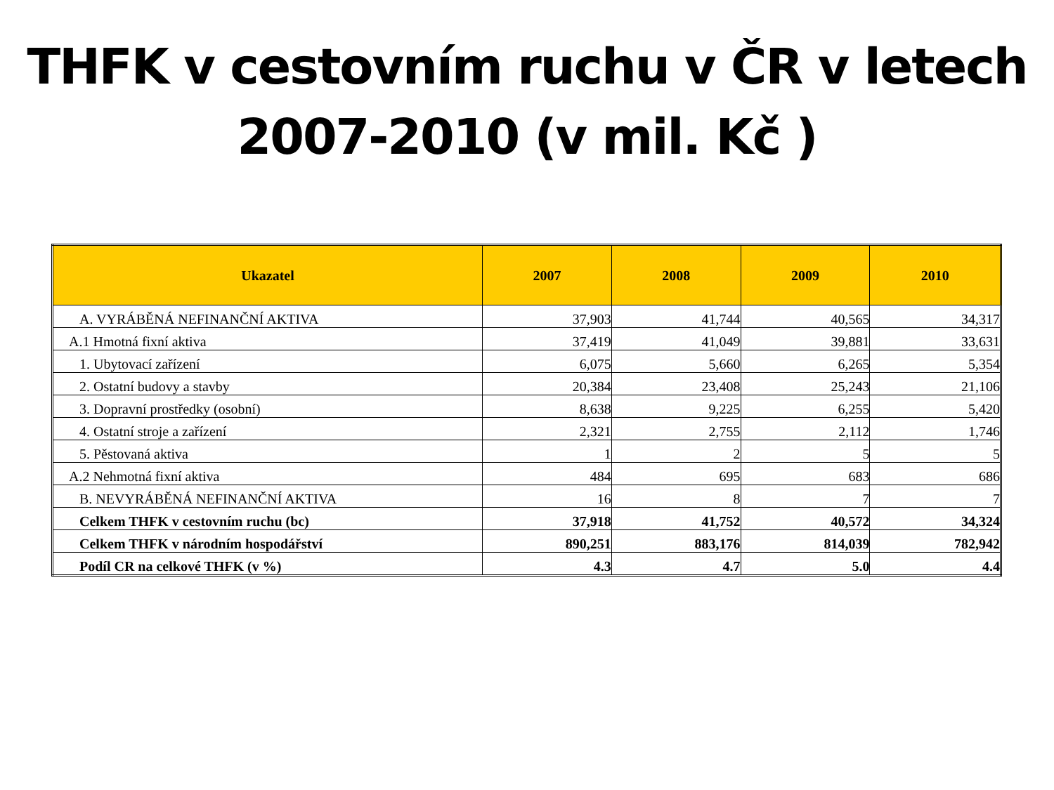THFK v cestovním ruchu v ČR v letech
2007-2010 (v mil. Kč )
| Ukazatel | 2007 | 2008 | 2009 | 2010 |
| --- | --- | --- | --- | --- |
| A. VYRÁBĚNÁ NEFINANČNÍ AKTIVA | 37,903 | 41,744 | 40,565 | 34,317 |
| A.1 Hmotná fixní aktiva | 37,419 | 41,049 | 39,881 | 33,631 |
| 1. Ubytovací zařízení | 6,075 | 5,660 | 6,265 | 5,354 |
| 2. Ostatní budovy a stavby | 20,384 | 23,408 | 25,243 | 21,106 |
| 3. Dopravní prostředky (osobní) | 8,638 | 9,225 | 6,255 | 5,420 |
| 4. Ostatní stroje a zařízení | 2,321 | 2,755 | 2,112 | 1,746 |
| 5. Pěstovaná aktiva | 1 | 2 | 5 | 5 |
| A.2 Nehmotná fixní aktiva | 484 | 695 | 683 | 686 |
| B. NEVYRÁBĚNÁ NEFINANČNÍ AKTIVA | 16 | 8 | 7 | 7 |
| Celkem THFK v cestovním ruchu (bc) | 37,918 | 41,752 | 40,572 | 34,324 |
| Celkem THFK v národním hospodářství | 890,251 | 883,176 | 814,039 | 782,942 |
| Podíl CR na celkové THFK (v %) | 4.3 | 4.7 | 5.0 | 4.4 |